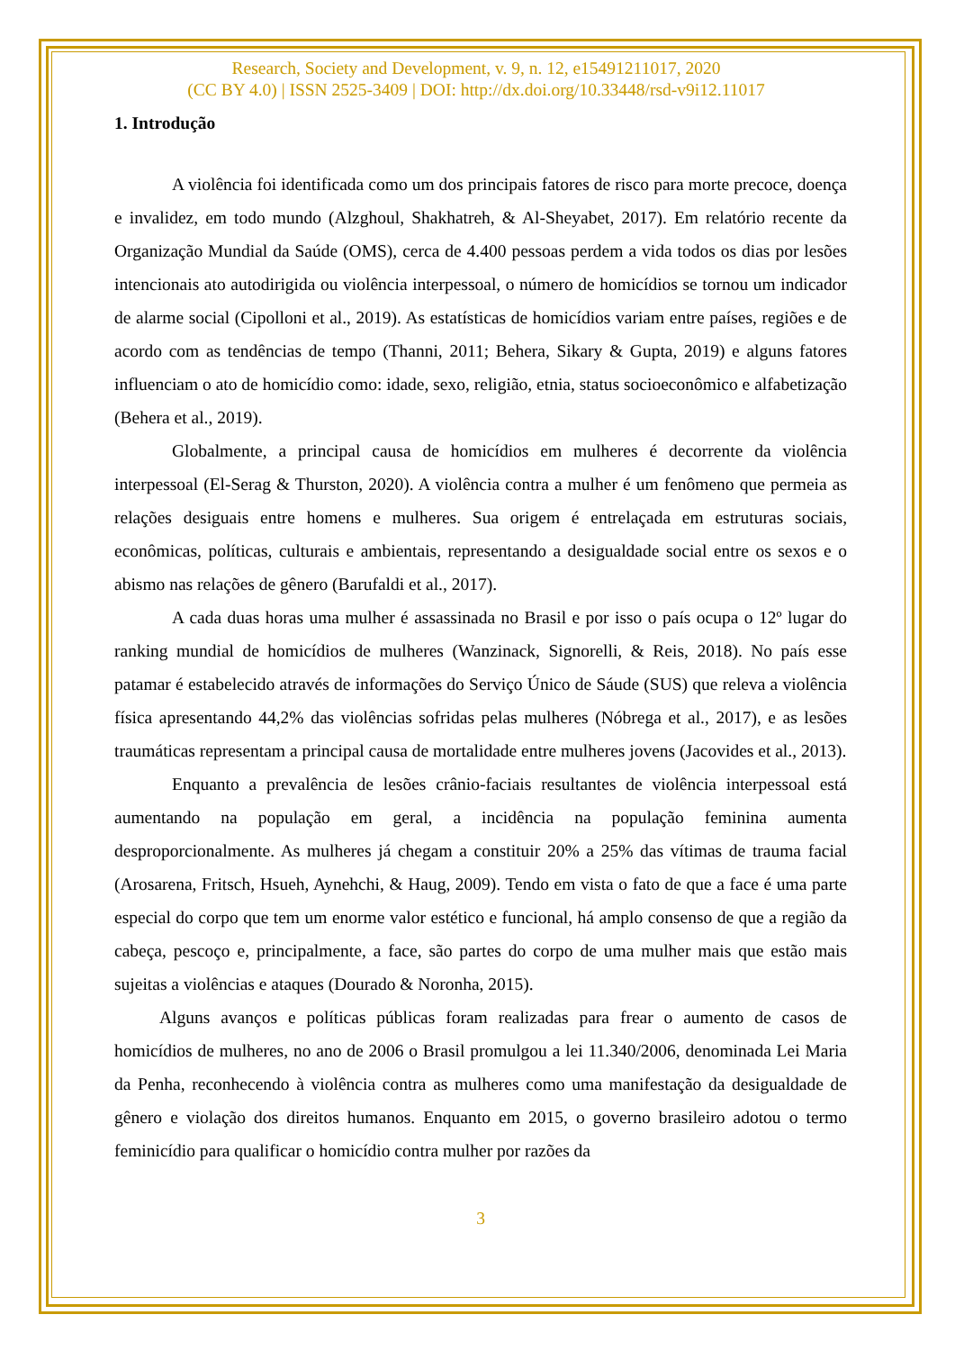Research, Society and Development, v. 9, n. 12, e15491211017, 2020
(CC BY 4.0) | ISSN 2525-3409 | DOI: http://dx.doi.org/10.33448/rsd-v9i12.11017
1. Introdução
A violência foi identificada como um dos principais fatores de risco para morte precoce, doença e invalidez, em todo mundo (Alzghoul, Shakhatreh, & Al-Sheyabet, 2017). Em relatório recente da Organização Mundial da Saúde (OMS), cerca de 4.400 pessoas perdem a vida todos os dias por lesões intencionais ato autodirigida ou violência interpessoal, o número de homicídios se tornou um indicador de alarme social (Cipolloni et al., 2019). As estatísticas de homicídios variam entre países, regiões e de acordo com as tendências de tempo (Thanni, 2011; Behera, Sikary & Gupta, 2019) e alguns fatores influenciam o ato de homicídio como: idade, sexo, religião, etnia, status socioeconômico e alfabetização (Behera et al., 2019).
Globalmente, a principal causa de homicídios em mulheres é decorrente da violência interpessoal (El-Serag & Thurston, 2020). A violência contra a mulher é um fenômeno que permeia as relações desiguais entre homens e mulheres. Sua origem é entrelaçada em estruturas sociais, econômicas, políticas, culturais e ambientais, representando a desigualdade social entre os sexos e o abismo nas relações de gênero (Barufaldi et al., 2017).
A cada duas horas uma mulher é assassinada no Brasil e por isso o país ocupa o 12º lugar do ranking mundial de homicídios de mulheres (Wanzinack, Signorelli, & Reis, 2018). No país esse patamar é estabelecido através de informações do Serviço Único de Sáude (SUS) que releva a violência física apresentando 44,2% das violências sofridas pelas mulheres (Nóbrega et al., 2017), e as lesões traumáticas representam a principal causa de mortalidade entre mulheres jovens (Jacovides et al., 2013).
Enquanto a prevalência de lesões crânio-faciais resultantes de violência interpessoal está aumentando na população em geral, a incidência na população feminina aumenta desproporcionalmente. As mulheres já chegam a constituir 20% a 25% das vítimas de trauma facial (Arosarena, Fritsch, Hsueh, Aynehchi, & Haug, 2009). Tendo em vista o fato de que a face é uma parte especial do corpo que tem um enorme valor estético e funcional, há amplo consenso de que a região da cabeça, pescoço e, principalmente, a face, são partes do corpo de uma mulher mais que estão mais sujeitas a violências e ataques (Dourado & Noronha, 2015).
Alguns avanços e políticas públicas foram realizadas para frear o aumento de casos de homicídios de mulheres, no ano de 2006 o Brasil promulgou a lei 11.340/2006, denominada Lei Maria da Penha, reconhecendo à violência contra as mulheres como uma manifestação da desigualdade de gênero e violação dos direitos humanos. Enquanto em 2015, o governo brasileiro adotou o termo feminicídio para qualificar o homicídio contra mulher por razões da
3